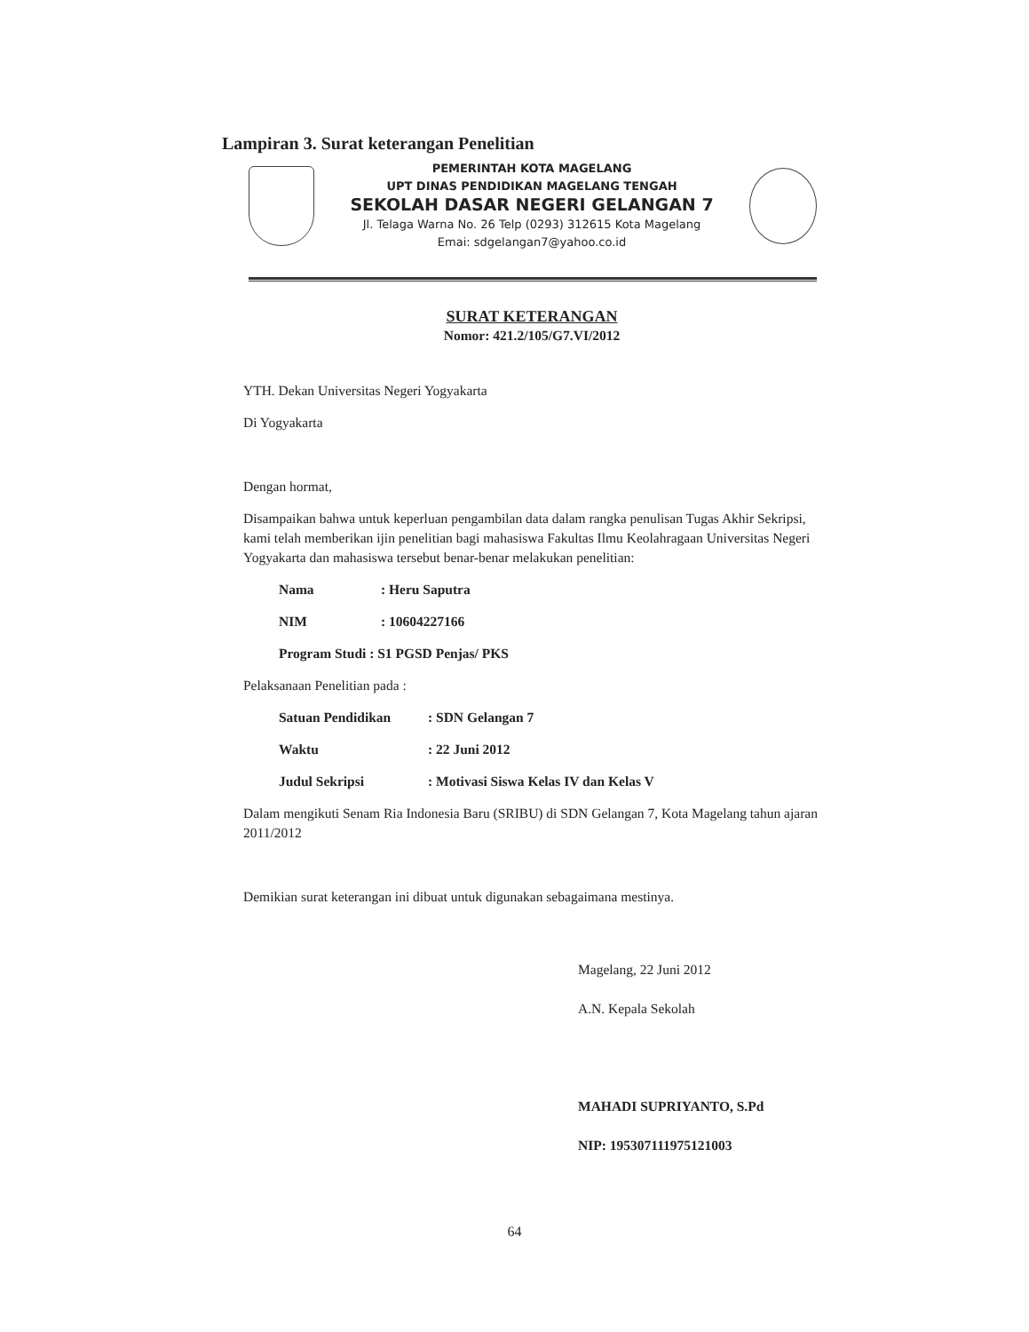Lampiran 3. Surat keterangan Penelitian
PEMERINTAH KOTA MAGELANG
UPT DINAS PENDIDIKAN MAGELANG TENGAH
SEKOLAH DASAR NEGERI GELANGAN 7
Jl. Telaga Warna No. 26 Telp (0293) 312615 Kota Magelang
Emai: sdgelangan7@yahoo.co.id
SURAT KETERANGAN
Nomor: 421.2/105/G7.VI/2012
YTH. Dekan Universitas Negeri Yogyakarta
Di Yogyakarta
Dengan hormat,
Disampaikan bahwa untuk keperluan pengambilan data dalam rangka penulisan Tugas Akhir Sekripsi, kami telah memberikan ijin penelitian bagi mahasiswa Fakultas Ilmu Keolahragaan Universitas Negeri Yogyakarta dan mahasiswa tersebut benar-benar melakukan penelitian:
Nama: Heru Saputra
NIM: 10604227166
Program Studi : S1 PGSD Penjas/ PKS
Pelaksanaan Penelitian pada :
Satuan Pendidikan: SDN Gelangan 7
Waktu: 22 Juni 2012
Judul Sekripsi: Motivasi Siswa Kelas IV dan Kelas V
Dalam mengikuti Senam Ria Indonesia Baru (SRIBU) di SDN Gelangan 7, Kota Magelang tahun ajaran 2011/2012
Demikian surat keterangan ini dibuat untuk digunakan sebagaimana mestinya.
Magelang, 22 Juni 2012
A.N. Kepala Sekolah
MAHADI SUPRIYANTO, S.Pd
NIP: 195307111975121003
64